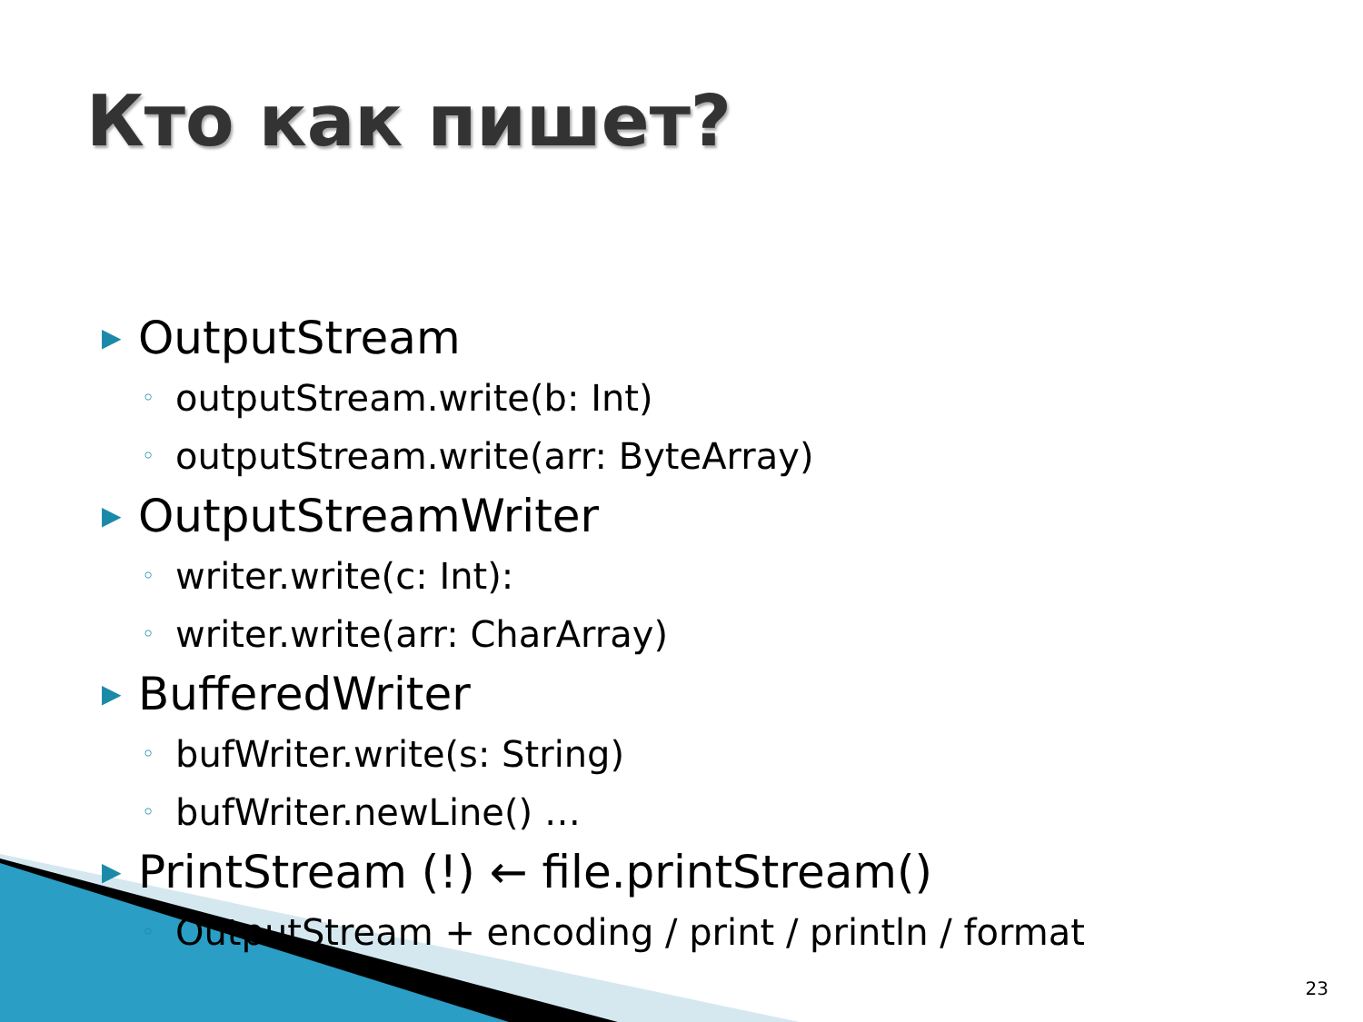Кто как пишет?
▶ OutputStream
◦ outputStream.write(b: Int)
◦ outputStream.write(arr: ByteArray)
▶ OutputStreamWriter
◦ writer.write(c: Int):
◦ writer.write(arr: CharArray)
▶ BufferedWriter
◦ bufWriter.write(s: String)
◦ bufWriter.newLine() …
▶ PrintStream (!) ← file.printStream()
◦ OutputStream + encoding / print / println / format
23